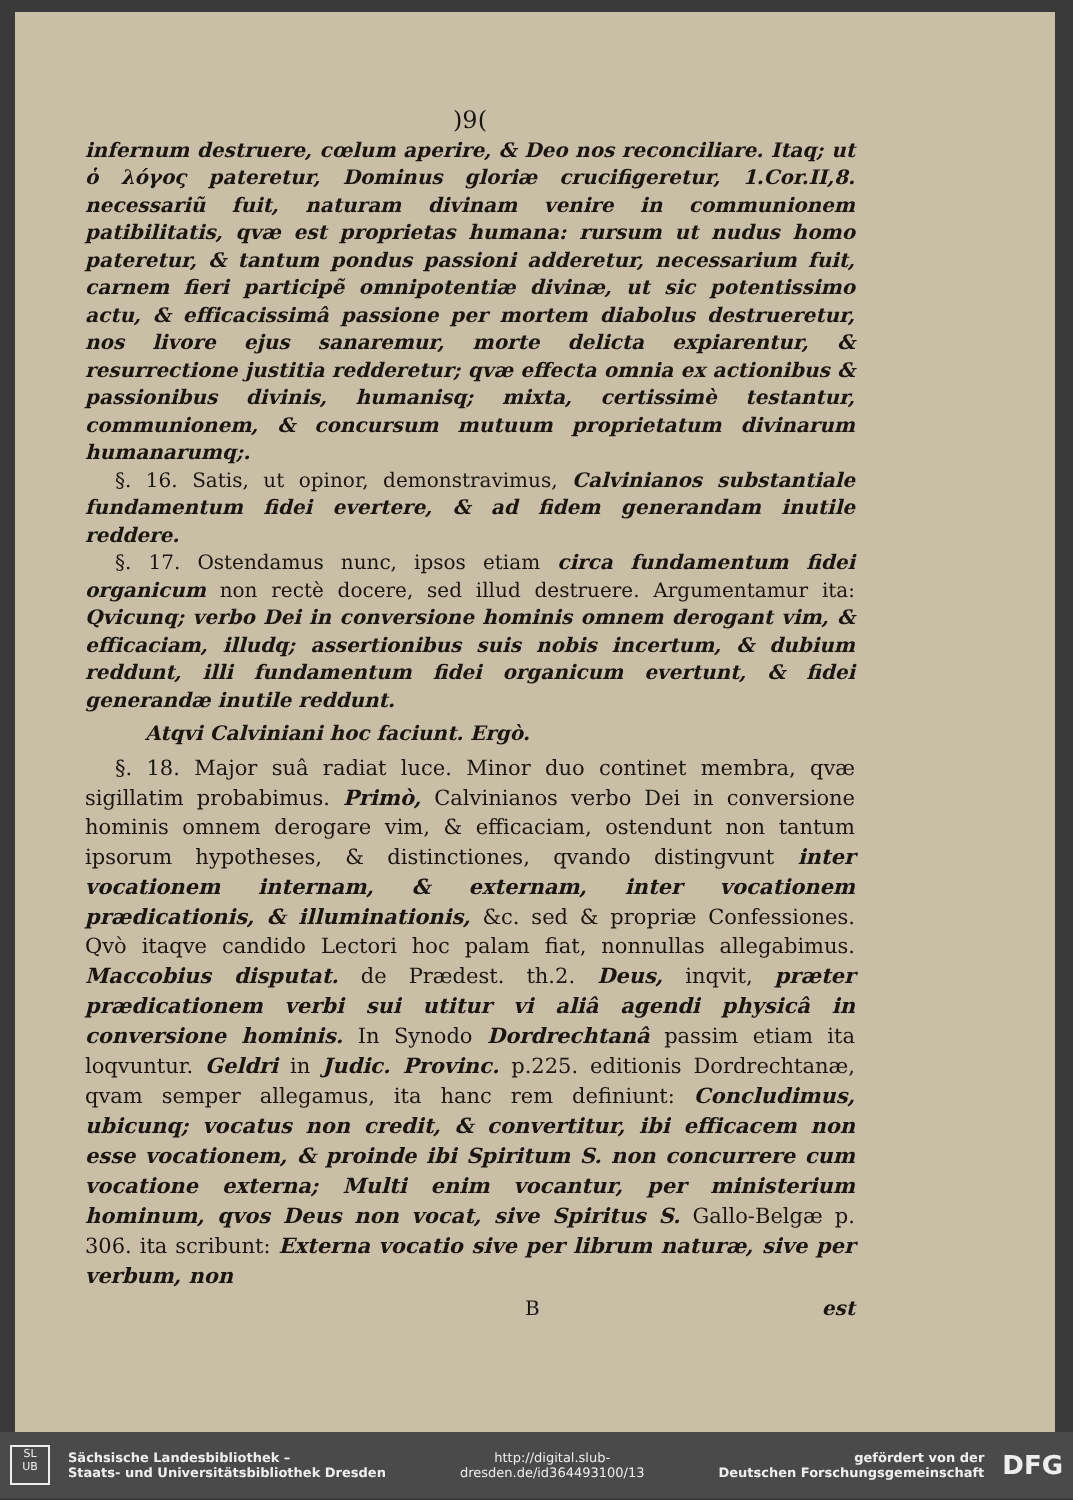)9(
infernum destruere, cœlum aperire, & Deo nos reconciliare. Itaq; ut ὁ λόγος pateretur, Dominus gloriæ crucifigeretur, 1.Cor.II,8. necessariũ fuit, naturam divinam venire in communionem patibilitatis, qvæ est proprietas humana: rursum ut nudus homo pateretur, & tantum pondus passioni adderetur, necessarium fuit, carnem fieri participẽ omnipotentiæ divinæ, ut sic potentissimo actu, & efficacissimâ passione per mortem diabolus destrueretur, nos livore ejus sanaremur, morte delicta expiarentur, & resurrectione justitia redderetur; qvæ effecta omnia ex actionibus & passionibus divinis, humanisq; mixta, certissimè testantur, communionem, & concursum mutuum proprietatum divinarum humanarumq;.
§. 16. Satis, ut opinor, demonstravimus, Calvinianos substantiale fundamentum fidei evertere, & ad fidem generandam inutile reddere.
§. 17. Ostendamus nunc, ipsos etiam circa fundamentum fidei organicum non rectè docere, sed illud destruere. Argumentamur ita: Qvicunq; verbo Dei in conversione hominis omnem derogant vim, & efficaciam, illudq; assertionibus suis nobis incertum, & dubium reddunt, illi fundamentum fidei organicum evertunt, & fidei generandæ inutile reddunt.
Atqvi Calviniani hoc faciunt. Ergò.
§. 18. Major suâ radiat luce. Minor duo continet membra, qvæ sigillatim probabimus. Primò, Calvinianos verbo Dei in conversione hominis omnem derogare vim, & efficaciam, ostendunt non tantum ipsorum hypotheses, & distinctiones, qvando distingvunt inter vocationem internam, & externam, inter vocationem prædicationis, & illuminationis, &c. sed & propriæ Confessiones. Qvò itaqve candido Lectori hoc palam fiat, nonnullas allegabimus. Maccobius disputat. de Prædest. th.2. Deus, inqvit, præter prædicationem verbi sui utitur vi aliâ agendi physicâ in conversione hominis. In Synodo Dordrechtanâ passim etiam ita loqvuntur. Geldri in Judic. Provinc. p.225. editionis Dordrechtanæ, qvam semper allegamus, ita hanc rem definiunt: Concludimus, ubicunq; vocatus non credit, & convertitur, ibi efficacem non esse vocationem, & proinde ibi Spiritum S. non concurrere cum vocatione externa; Multi enim vocantur, per ministerium hominum, qvos Deus non vocat, sive Spiritus S. Gallo-Belgæ p. 306. ita scribunt: Externa vocatio sive per librum naturæ, sive per verbum, non
B est
SL
UB
Sächsische Landesbibliothek –
Staats- und Universitätsbibliothek Dresden
http://digital.slub-dresden.de/id364493100/13
gefördert von der
Deutschen Forschungsgemeinschaft
DFG